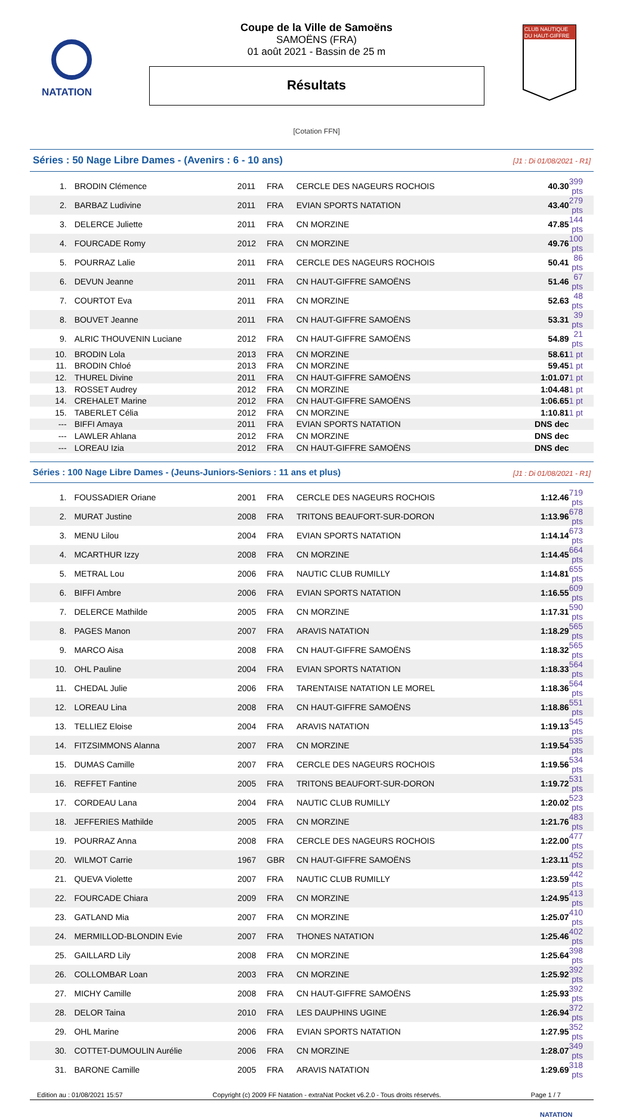NATATION
Coupe de la Ville de Samoëns
SAMOËNS (FRA)
01 août 2021 - Bassin de 25 m
Résultats
[Cotation FFN]
CLUB NAUTIQUE
DU HAUT-GIFFRE
Séries : 50 Nage Libre Dames - (Avenirs : 6 - 10 ans) [J1 : Di 01/08/2021 - R1]
| 1. | BRODIN Clémence | 2011 | FRA | CERCLE DES NAGEURS ROCHOIS | 40.30 | 399 pts |
| 2. | BARBAZ Ludivine | 2011 | FRA | EVIAN SPORTS NATATION | 43.40 | 279 pts |
| 3. | DELERCE Juliette | 2011 | FRA | CN MORZINE | 47.85 | 144 pts |
| 4. | FOURCADE Romy | 2012 | FRA | CN MORZINE | 49.76 | 100 pts |
| 5. | POURRAZ Lalie | 2011 | FRA | CERCLE DES NAGEURS ROCHOIS | 50.41 | 86 pts |
| 6. | DEVUN Jeanne | 2011 | FRA | CN HAUT-GIFFRE SAMOËNS | 51.46 | 67 pts |
| 7. | COURTOT Eva | 2011 | FRA | CN MORZINE | 52.63 | 48 pts |
| 8. | BOUVET Jeanne | 2011 | FRA | CN HAUT-GIFFRE SAMOËNS | 53.31 | 39 pts |
| 9. | ALRIC THOUVENIN Luciane | 2012 | FRA | CN HAUT-GIFFRE SAMOËNS | 54.89 | 21 pts |
| 10. | BRODIN Lola | 2013 | FRA | CN MORZINE | 58.61 | 1 pt |
| 11. | BRODIN Chloé | 2013 | FRA | CN MORZINE | 59.45 | 1 pt |
| 12. | THUREL Divine | 2011 | FRA | CN HAUT-GIFFRE SAMOËNS | 1:01.07 | 1 pt |
| 13. | ROSSET Audrey | 2012 | FRA | CN MORZINE | 1:04.48 | 1 pt |
| 14. | CREHALET Marine | 2012 | FRA | CN HAUT-GIFFRE SAMOËNS | 1:06.65 | 1 pt |
| 15. | TABERLET Célia | 2012 | FRA | CN MORZINE | 1:10.81 | 1 pt |
| --- | BIFFI Amaya | 2011 | FRA | EVIAN SPORTS NATATION | DNS dec | |
| --- | LAWLER Ahlana | 2012 | FRA | CN MORZINE | DNS dec | |
| --- | LOREAU Izia | 2012 | FRA | CN HAUT-GIFFRE SAMOËNS | DNS dec | |
Séries : 100 Nage Libre Dames - (Jeuns-Juniors-Seniors : 11 ans et plus) [J1 : Di 01/08/2021 - R1]
| 1. | FOUSSADIER Oriane | 2001 | FRA | CERCLE DES NAGEURS ROCHOIS | 1:12.46 | 719 pts |
| 2. | MURAT Justine | 2008 | FRA | TRITONS BEAUFORT-SUR-DORON | 1:13.96 | 678 pts |
| 3. | MENU Lilou | 2004 | FRA | EVIAN SPORTS NATATION | 1:14.14 | 673 pts |
| 4. | MCARTHUR Izzy | 2008 | FRA | CN MORZINE | 1:14.45 | 664 pts |
| 5. | METRAL Lou | 2006 | FRA | NAUTIC CLUB RUMILLY | 1:14.81 | 655 pts |
| 6. | BIFFI Ambre | 2006 | FRA | EVIAN SPORTS NATATION | 1:16.55 | 609 pts |
| 7. | DELERCE Mathilde | 2005 | FRA | CN MORZINE | 1:17.31 | 590 pts |
| 8. | PAGES Manon | 2007 | FRA | ARAVIS NATATION | 1:18.29 | 565 pts |
| 9. | MARCO Aisa | 2008 | FRA | CN HAUT-GIFFRE SAMOËNS | 1:18.32 | 565 pts |
| 10. | OHL Pauline | 2004 | FRA | EVIAN SPORTS NATATION | 1:18.33 | 564 pts |
| 11. | CHEDAL Julie | 2006 | FRA | TARENTAISE NATATION LE MOREL | 1:18.36 | 564 pts |
| 12. | LOREAU Lina | 2008 | FRA | CN HAUT-GIFFRE SAMOËNS | 1:18.86 | 551 pts |
| 13. | TELLIEZ Eloise | 2004 | FRA | ARAVIS NATATION | 1:19.13 | 545 pts |
| 14. | FITZSIMMONS Alanna | 2007 | FRA | CN MORZINE | 1:19.54 | 535 pts |
| 15. | DUMAS Camille | 2007 | FRA | CERCLE DES NAGEURS ROCHOIS | 1:19.56 | 534 pts |
| 16. | REFFET Fantine | 2005 | FRA | TRITONS BEAUFORT-SUR-DORON | 1:19.72 | 531 pts |
| 17. | CORDEAU Lana | 2004 | FRA | NAUTIC CLUB RUMILLY | 1:20.02 | 523 pts |
| 18. | JEFFERIES Mathilde | 2005 | FRA | CN MORZINE | 1:21.76 | 483 pts |
| 19. | POURRAZ Anna | 2008 | FRA | CERCLE DES NAGEURS ROCHOIS | 1:22.00 | 477 pts |
| 20. | WILMOT Carrie | 1967 | GBR | CN HAUT-GIFFRE SAMOËNS | 1:23.11 | 452 pts |
| 21. | QUEVA Violette | 2007 | FRA | NAUTIC CLUB RUMILLY | 1:23.59 | 442 pts |
| 22. | FOURCADE Chiara | 2009 | FRA | CN MORZINE | 1:24.95 | 413 pts |
| 23. | GATLAND Mia | 2007 | FRA | CN MORZINE | 1:25.07 | 410 pts |
| 24. | MERMILLOD-BLONDIN Evie | 2007 | FRA | THONES NATATION | 1:25.46 | 402 pts |
| 25. | GAILLARD Lily | 2008 | FRA | CN MORZINE | 1:25.64 | 398 pts |
| 26. | COLLOMBAR Loan | 2003 | FRA | CN MORZINE | 1:25.92 | 392 pts |
| 27. | MICHY Camille | 2008 | FRA | CN HAUT-GIFFRE SAMOËNS | 1:25.93 | 392 pts |
| 28. | DELOR Taina | 2010 | FRA | LES DAUPHINS UGINE | 1:26.94 | 372 pts |
| 29. | OHL Marine | 2006 | FRA | EVIAN SPORTS NATATION | 1:27.95 | 352 pts |
| 30. | COTTET-DUMOULIN Aurélie | 2006 | FRA | CN MORZINE | 1:28.07 | 349 pts |
| 31. | BARONE Camille | 2005 | FRA | ARAVIS NATATION | 1:29.69 | 318 pts |
Edition au : 01/08/2021 15:57 Copyright (c) 2009 FF Natation - extraNat Pocket v6.2.0 - Tous droits réservés. Page 1 / 7
NATATION